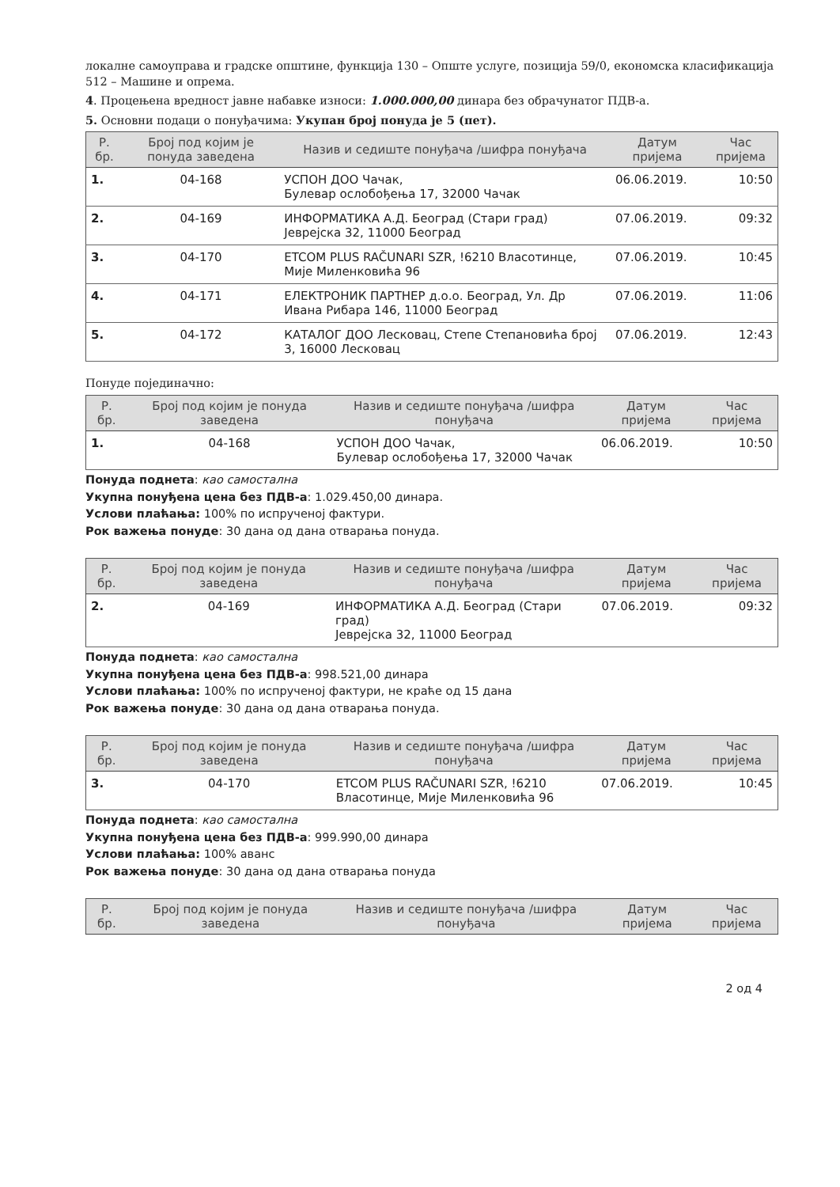локалне самоуправа и градске општине, функција 130 – Опште услуге, позиција 59/0, економска класификација 512 – Машине и опрема.
4. Процењена вредност јавне набавке износи: 1.000.000,00 динара без обрачунатог ПДВ-а.
5. Основни подаци о понуђачима: Укупан број понуда је 5 (пет).
| Р. бр. | Број под којим је понуда заведена | Назив и седиште понуђача /шифра понуђача | Датум пријема | Час пријема |
| --- | --- | --- | --- | --- |
| 1. | 04-168 | УСПОН ДОО Чачак, Булевар ослобођења 17, 32000 Чачак | 06.06.2019. | 10:50 |
| 2. | 04-169 | ИНФОРМАТИКА А.Д. Београд (Стари град) Јеврејска 32, 11000 Београд | 07.06.2019. | 09:32 |
| 3. | 04-170 | ETCOM PLUS RAČUNARI SZR, !6210 Власотинце, Мије Миленковића 96 | 07.06.2019. | 10:45 |
| 4. | 04-171 | ЕЛЕКТРОНИК ПАРТНЕР д.о.о. Београд, Ул. Др Ивана Рибара 146, 11000 Београд | 07.06.2019. | 11:06 |
| 5. | 04-172 | КАТАЛОГ ДОО Лесковац, Степе Степановића број 3, 16000 Лесковац | 07.06.2019. | 12:43 |
Понуде појединачно:
| Р. бр. | Број под којим је понуда заведена | Назив и седиште понуђача /шифра понуђача | Датум пријема | Час пријема |
| --- | --- | --- | --- | --- |
| 1. | 04-168 | УСПОН ДОО Чачак, Булевар ослобођења 17, 32000 Чачак | 06.06.2019. | 10:50 |
Понуда поднета: као самостална
Укупна понуђена цена без ПДВ-а: 1.029.450,00 динара.
Услови плаћања: 100% по испрученој фактури.
Рок важења понуде: 30 дана од дана отварања понуда.
| Р. бр. | Број под којим је понуда заведена | Назив и седиште понуђача /шифра понуђача | Датум пријема | Час пријема |
| --- | --- | --- | --- | --- |
| 2. | 04-169 | ИНФОРМАТИКА А.Д. Београд (Стари град) Јеврејска 32, 11000 Београд | 07.06.2019. | 09:32 |
Понуда поднета: као самостална
Укупна понуђена цена без ПДВ-а: 998.521,00 динара
Услови плаћања: 100% по испрученој фактури, не краће од 15 дана
Рок важења понуде: 30 дана од дана отварања понуда.
| Р. бр. | Број под којим је понуда заведена | Назив и седиште понуђача /шифра понуђача | Датум пријема | Час пријема |
| --- | --- | --- | --- | --- |
| 3. | 04-170 | ETCOM PLUS RAČUNARI SZR, !6210 Власотинце, Мије Миленковића 96 | 07.06.2019. | 10:45 |
Понуда поднета: као самостална
Укупна понуђена цена без ПДВ-а: 999.990,00 динара
Услови плаћања: 100% аванс
Рок важења понуде: 30 дана од дана отварања понуда
| Р. бр. | Број под којим је понуда заведена | Назив и седиште понуђача /шифра понуђача | Датум пријема | Час пријема |
| --- | --- | --- | --- | --- |
2 од 4